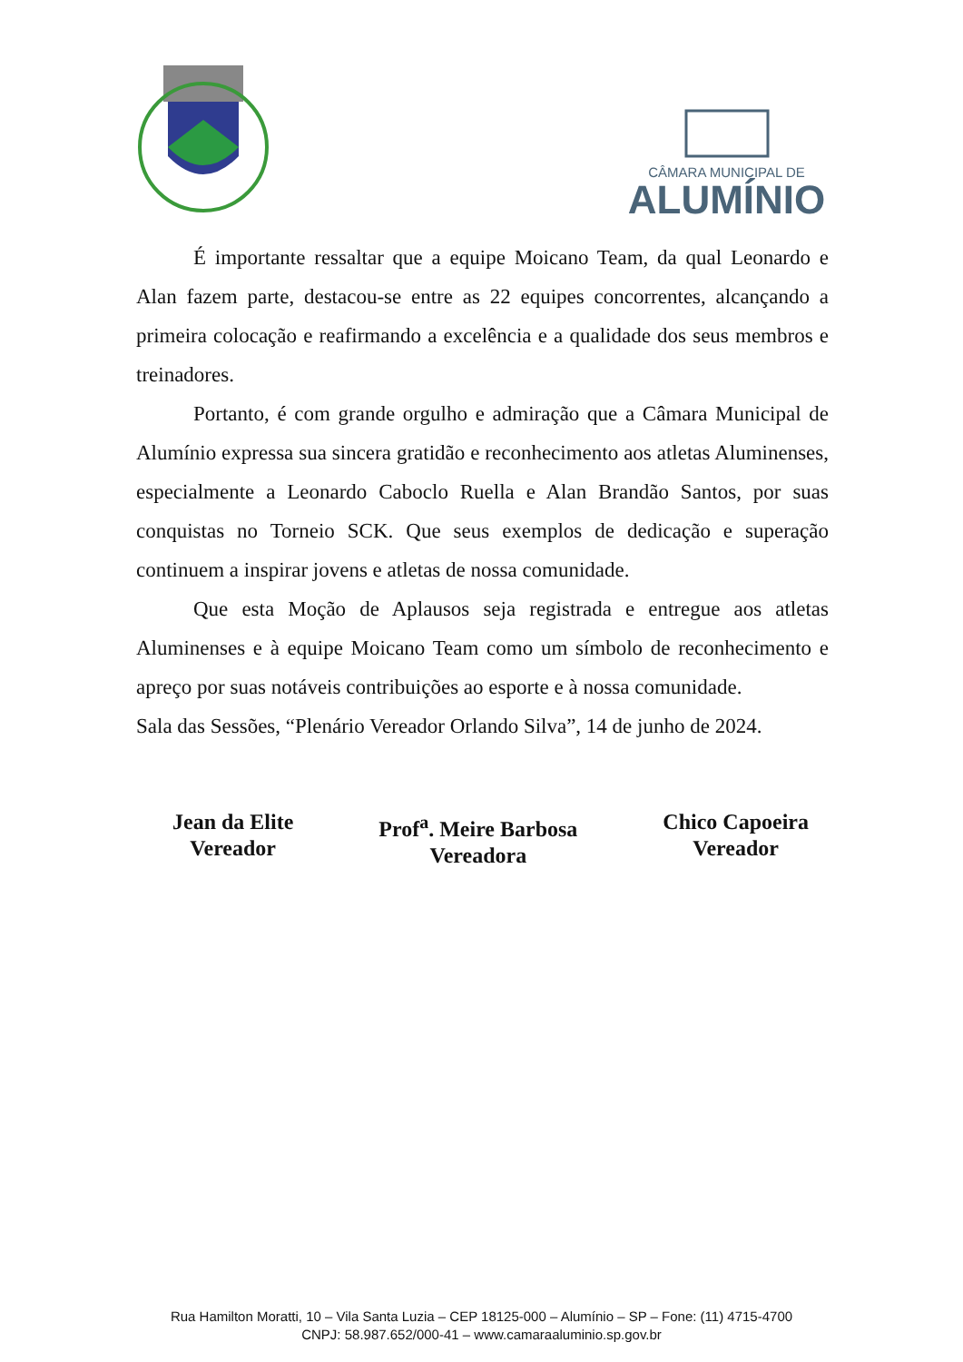CÂMARA MUNICIPAL DE
ALUMÍNIO
É importante ressaltar que a equipe Moicano Team, da qual Leonardo e Alan fazem parte, destacou-se entre as 22 equipes concorrentes, alcançando a primeira colocação e reafirmando a excelência e a qualidade dos seus membros e treinadores.
Portanto, é com grande orgulho e admiração que a Câmara Municipal de Alumínio expressa sua sincera gratidão e reconhecimento aos atletas Aluminenses, especialmente a Leonardo Caboclo Ruella e Alan Brandão Santos, por suas conquistas no Torneio SCK. Que seus exemplos de dedicação e superação continuem a inspirar jovens e atletas de nossa comunidade.
Que esta Moção de Aplausos seja registrada e entregue aos atletas Aluminenses e à equipe Moicano Team como um símbolo de reconhecimento e apreço por suas notáveis contribuições ao esporte e à nossa comunidade.
Sala das Sessões, “Plenário Vereador Orlando Silva”, 14 de junho de 2024.
Jean da Elite
Vereador
Prof<sup>a</sup>. Meire Barbosa
Vereadora
Chico Capoeira
Vereador
Rua Hamilton Moratti, 10 – Vila Santa Luzia – CEP 18125-000 – Alumínio – SP – Fone: (11) 4715-4700
CNPJ: 58.987.652/000-41 – www.camaraaluminio.sp.gov.br